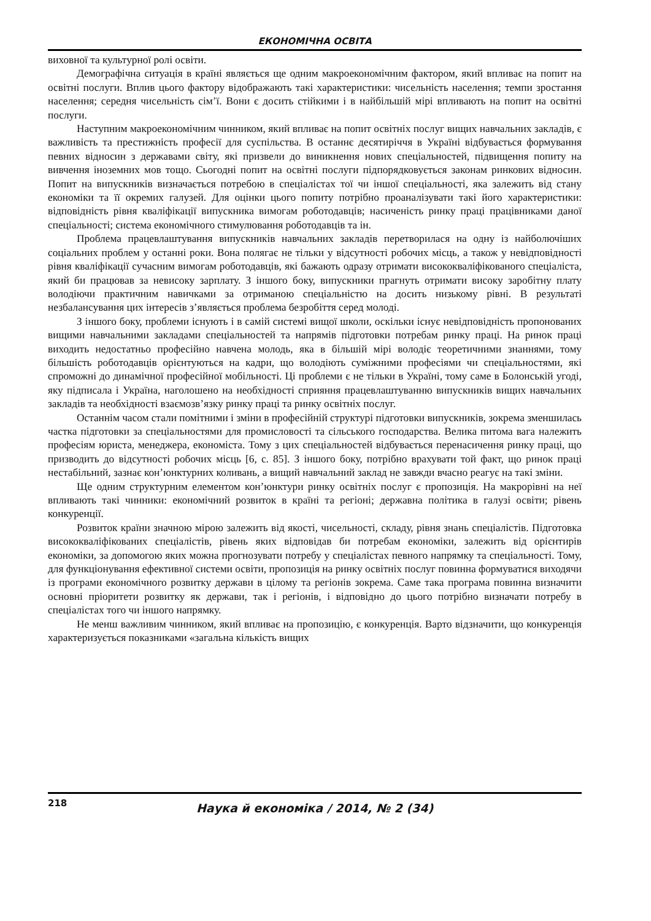ЕКОНОМІЧНА ОСВІТА
виховної та культурної ролі освіти.
Демографічна ситуація в країні являється ще одним макроекономічним фактором, який впливає на попит на освітні послуги. Вплив цього фактору відображають такі характеристики: чисельність населення; темпи зростання населення; середня чисельність сім’ї. Вони є досить стійкими і в найбільшій мірі впливають на попит на освітні послуги.
Наступним макроекономічним чинником, який впливає на попит освітніх послуг вищих навчальних закладів, є важливість та престижність професії для суспільства. В останнє десятиріччя в Україні відбувається формування певних відносин з державами світу, які призвели до виникнення нових спеціальностей, підвищення попиту на вивчення іноземних мов тощо. Сьогодні попит на освітні послуги підпорядковується законам ринкових відносин. Попит на випускників визначається потребою в спеціалістах тої чи іншої спеціальності, яка залежить від стану економіки та її окремих галузей. Для оцінки цього попиту потрібно проаналізувати такі його характеристики: відповідність рівня кваліфікації випускника вимогам роботодавців; насиченість ринку праці працівниками даної спеціальності; система економічного стимулювання роботодавців та ін.
Проблема працевлаштування випускників навчальних закладів перетворилася на одну із найболючіших соціальних проблем у останні роки. Вона полягає не тільки у відсутності робочих місць, а також у невідповідності рівня кваліфікації сучасним вимогам роботодавців, які бажають одразу отримати висококваліфікованого спеціаліста, який би працював за невисоку зарплату. З іншого боку, випускники прагнуть отримати високу заробітну плату володіючи практичним навичками за отриманою спеціальністю на досить низькому рівні. В результаті незбалансування цих інтересів з’являється проблема безробіття серед молоді.
З іншого боку, проблеми існують і в самій системі вищої школи, оскільки існує невідповідність пропонованих вищими навчальними закладами спеціальностей та напрямів підготовки потребам ринку праці. На ринок праці виходить недостатньо професійно навчена молодь, яка в більшій мірі володіє теоретичними знаннями, тому більшість роботодавців орієнтуються на кадри, що володіють суміжними професіями чи спеціальностями, які спроможні до динамічної професійної мобільності. Ці проблеми є не тільки в Україні, тому саме в Болонській угоді, яку підписала і Україна, наголошено на необхідності сприяння працевлаштуванню випускників вищих навчальних закладів та необхідності взаємозв’язку ринку праці та ринку освітніх послуг.
Останнім часом стали помітними і зміни в професійній структурі підготовки випускників, зокрема зменшилась частка підготовки за спеціальностями для промисловості та сільського господарства. Велика питома вага належить професіям юриста, менеджера, економіста. Тому з цих спеціальностей відбувається перенасичення ринку праці, що призводить до відсутності робочих місць [6, с. 85]. З іншого боку, потрібно врахувати той факт, що ринок праці нестабільний, зазнає кон’юнктурних коливань, а вищий навчальний заклад не завжди вчасно реагує на такі зміни.
Ще одним структурним елементом кон’юнктури ринку освітніх послуг є пропозиція. На макрорівні на неї впливають такі чинники: економічний розвиток в країні та регіоні; державна політика в галузі освіти; рівень конкуренції.
Розвиток країни значною мірою залежить від якості, чисельності, складу, рівня знань спеціалістів. Підготовка висококваліфікованих спеціалістів, рівень яких відповідав би потребам економіки, залежить від орієнтирів економіки, за допомогою яких можна прогнозувати потребу у спеціалістах певного напрямку та спеціальності. Тому, для функціонування ефективної системи освіти, пропозиція на ринку освітніх послуг повинна формуватися виходячи із програми економічного розвитку держави в цілому та регіонів зокрема. Саме така програма повинна визначити основні пріоритети розвитку як держави, так і регіонів, і відповідно до цього потрібно визначати потребу в спеціалістах того чи іншого напрямку.
Не менш важливим чинником, який впливає на пропозицію, є конкуренція. Варто відзначити, що конкуренція характеризується показниками «загальна кількість вищих
218
Наука й економіка / 2014, № 2 (34)